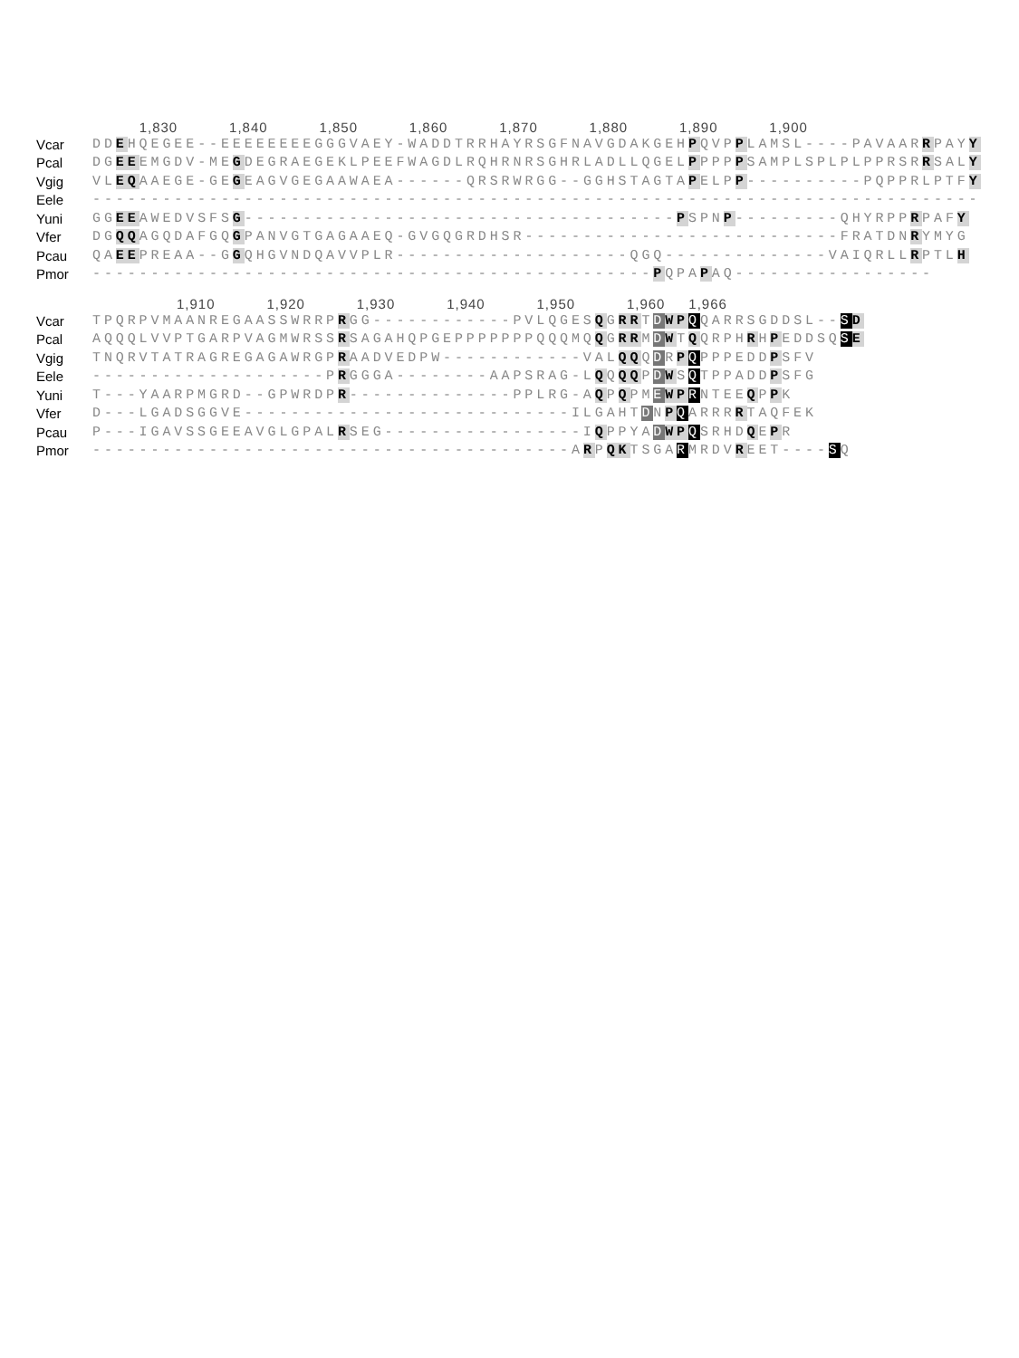1,830 1,840 1,850 1,860 1,870 1,880 1,890 1,900
Vcar DDEHQEGEE--EEEEEEEEGGGVAEY-WADDTRRHAYRSGFNAVGDAKGEHPQVPPLAMSL----PAVAARRPAYY
Pcal DGEEEMGDV-MEGDEGRAEGEKLPEEFWAGDLRQHRNRSGHRLADLLQGELPPPPPSAMPLSPLPLPPRSRRSALY
Vgig VLEQAAEGE-GEGEAGVGEGAAWAEA------QRSRWRGG--GGHSTAGTAPELPP----------PQPPRLPTFY
Eele ----------------------------------------------------------------------------
Yuni GGEEAWEDVSFSG-------------------------------------PSPNP---------QHYRPPRPAFY
Vfer DGQQAGQDAFGQGPANVGTGAGAAEQ-GVGQGRDHSR---------------------------FRATDNRYMYG
Pcau QAEEPREAA--GGQHGVNDQAVVPLR--------------------QGQ--------------VAIQRLLRPTLH
Pmor ------------------------------------------------PQPAPAQ-----------------
1,910 1,920 1,930 1,940 1,950 1,960 1,966
Vcar TPQRPVMAANREGAASSWRRPRGG------------PVLQGESQGRRTDWP QQARRSGDDSL--SD
Pcal AQQQLVVPTGARPVAGMWRSSRSAGAHQPGEPPPPPPPQQQMQQGRRMDWTQQRPHRHPEDDSQSE
Vgig TNQRVTATRAGREGAGAWRGPRAADVEDPW------------VALQQQDRPQPPPEDDPSFV
Eele --------------------PRGGGA--------AAPSRAG-LQQQQPDWSQTPPADDPSFG
Yuni T---YAARPMGRD--GPWRDPR--------------PPLRG-AQPQPMEWP RNTEEQPPK
Vfer D---LGADSGGVE----------------------------ILGAHTDNPQARRRRTAQFEK
Pcau P---IGAVSSGEEAVGLGPALRSEG-----------------IQPPYADWP QSRHDQEPR
Pmor -----------------------------------------ARPQKTSGARMRDVREET----SQ